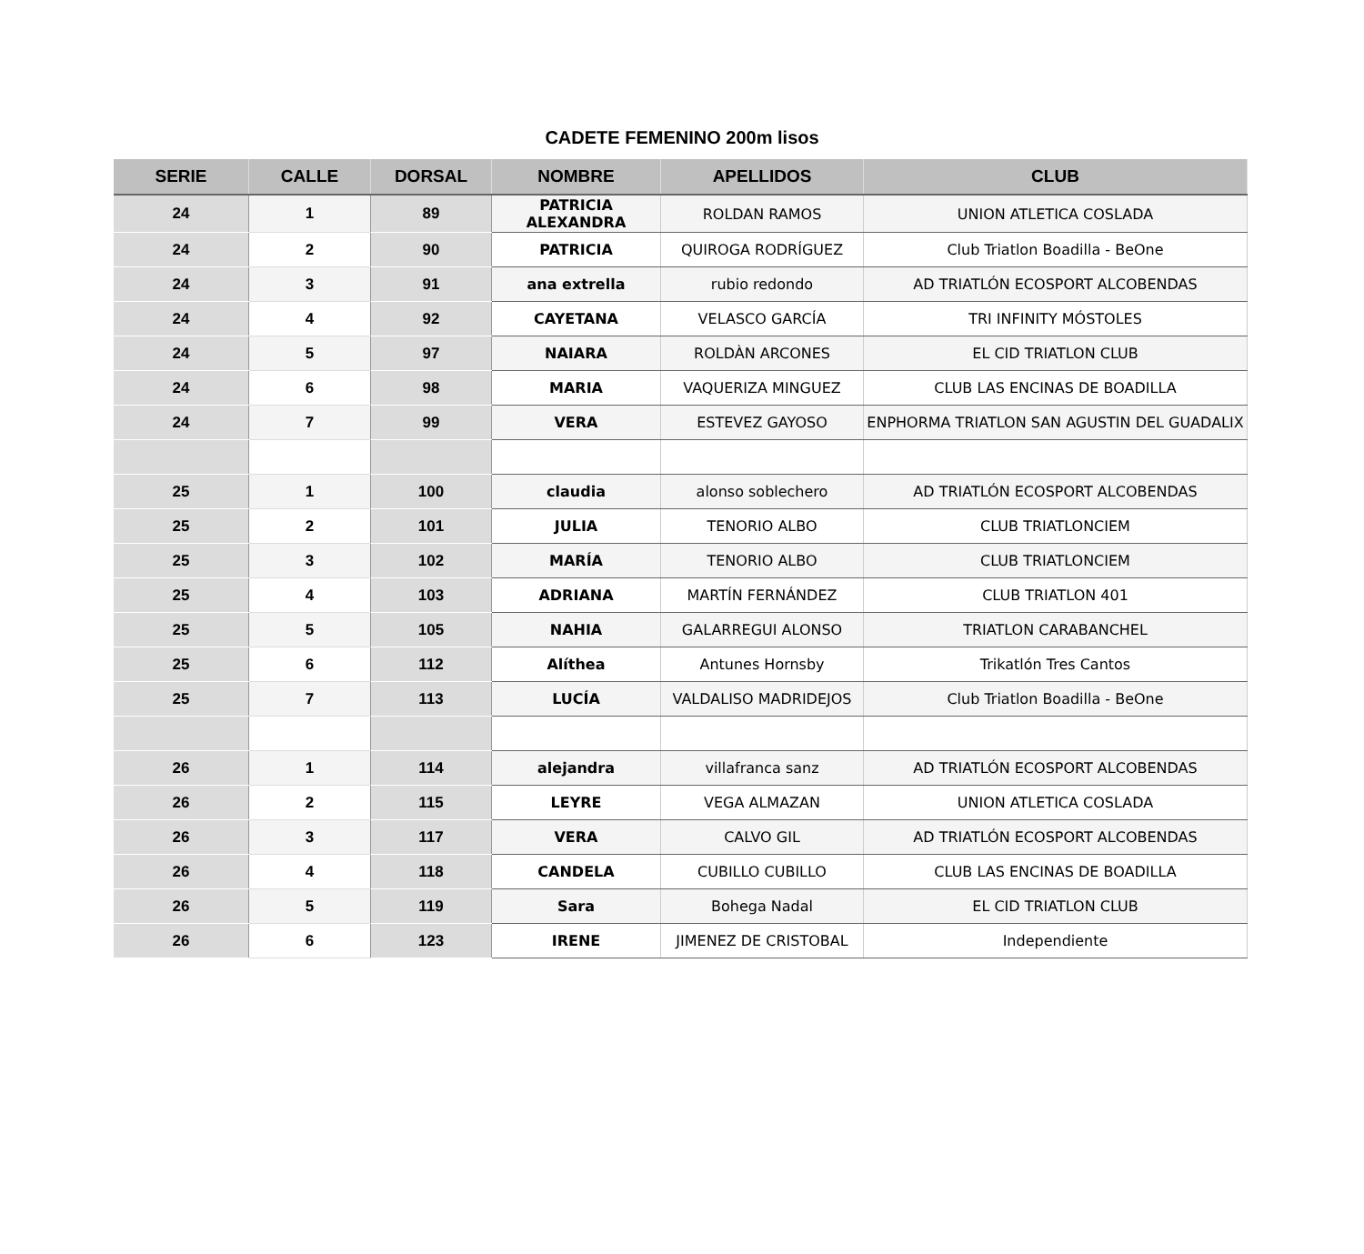CADETE FEMENINO 200m lisos
| SERIE | CALLE | DORSAL | NOMBRE | APELLIDOS | CLUB |
| --- | --- | --- | --- | --- | --- |
| 24 | 1 | 89 | PATRICIA ALEXANDRA | ROLDAN RAMOS | UNION ATLETICA COSLADA |
| 24 | 2 | 90 | PATRICIA | QUIROGA RODRÍGUEZ | Club Triatlon Boadilla - BeOne |
| 24 | 3 | 91 | ana extrella | rubio redondo | AD TRIATLÓN ECOSPORT ALCOBENDAS |
| 24 | 4 | 92 | CAYETANA | VELASCO GARCÍA | TRI INFINITY MÓSTOLES |
| 24 | 5 | 97 | NAIARA | ROLDÀN ARCONES | EL CID TRIATLON CLUB |
| 24 | 6 | 98 | MARIA | VAQUERIZA MINGUEZ | CLUB LAS ENCINAS DE BOADILLA |
| 24 | 7 | 99 | VERA | ESTEVEZ GAYOSO | ENPHORMA TRIATLON SAN AGUSTIN DEL GUADALIX |
| 25 | 1 | 100 | claudia | alonso soblechero | AD TRIATLÓN ECOSPORT ALCOBENDAS |
| 25 | 2 | 101 | JULIA | TENORIO ALBO | CLUB TRIATLONCIEM |
| 25 | 3 | 102 | MARÍA | TENORIO ALBO | CLUB TRIATLONCIEM |
| 25 | 4 | 103 | ADRIANA | MARTÍN FERNÁNDEZ | CLUB TRIATLON 401 |
| 25 | 5 | 105 | NAHIA | GALARREGUI ALONSO | TRIATLON CARABANCHEL |
| 25 | 6 | 112 | Alíthea | Antunes Hornsby | Trikatlón Tres Cantos |
| 25 | 7 | 113 | LUCÍA | VALDALISO MADRIDEJOS | Club Triatlon Boadilla - BeOne |
| 26 | 1 | 114 | alejandra | villafranca sanz | AD TRIATLÓN ECOSPORT ALCOBENDAS |
| 26 | 2 | 115 | LEYRE | VEGA ALMAZAN | UNION ATLETICA COSLADA |
| 26 | 3 | 117 | VERA | CALVO GIL | AD TRIATLÓN ECOSPORT ALCOBENDAS |
| 26 | 4 | 118 | CANDELA | CUBILLO CUBILLO | CLUB LAS ENCINAS DE BOADILLA |
| 26 | 5 | 119 | Sara | Bohega Nadal | EL CID TRIATLON CLUB |
| 26 | 6 | 123 | IRENE | JIMENEZ DE CRISTOBAL | Independiente |